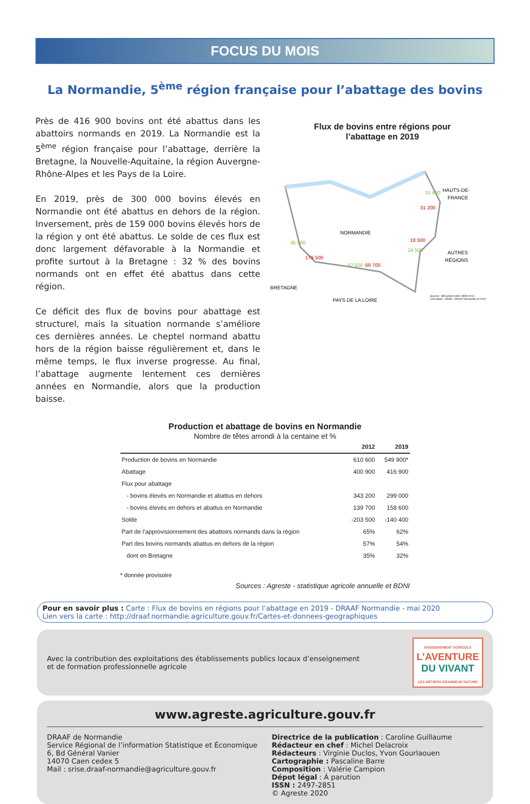FOCUS DU MOIS
La Normandie, 5<sup>ème</sup> région française pour l’abattage des bovins
Près de 416 900 bovins ont été abattus dans les abattoirs normands en 2019. La Normandie est la 5<sup>ème</sup> région française pour l’abattage, derrière la Bretagne, la Nouvelle-Aquitaine, la région Auvergne-Rhône-Alpes et les Pays de la Loire.
En 2019, près de 300 000 bovins élevés en Normandie ont été abattus en dehors de la région. Inversement, près de 159 000 bovins élevés hors de la région y ont été abattus. Le solde de ces flux est donc largement défavorable à la Normandie et profite surtout à la Bretagne : 32 % des bovins normands ont en effet été abattus dans cette région.
Ce déficit des flux de bovins pour abattage est structurel, mais la situation normande s’améliore ces dernières années. Le cheptel normand abattu hors de la région baisse régulièrement et, dans le même temps, le flux inverse progresse. Au final, l’abattage augmente lentement ces dernières années en Normandie, alors que la production baisse.
Flux de bovins entre régions pour
l’abattage en 2019
HAUTS-DE-
FRANCE
31 600
31 200
NORMANDIE
35 000
179 500
BRETAGNE
67 500
69 700
PAYS DE LA LOIRE
18 500
24 500
AUTRES
RÉGIONS
Sources : BDCarto® ©IGN / BDNI 2019
Conception : SRISE - DRAAF Normandie 04-2020
Production et abattage de bovins en Normandie
Nombre de têtes arrondi à la centaine et %
| | 2012 | 2019 |
| --- | --- | --- |
| Production de bovins en Normandie | 610 600 | 549 900* |
| Abattage | 400 900 | 416 900 |
| Flux pour abattage | | |
| - bovins élevés en Normandie et abattus en dehors | 343 200 | 299 000 |
| - bovins élevés en dehors et abattus en Normandie | 139 700 | 158 600 |
| Solde | -203 500 | -140 400 |
| Part de l’approvisionnement des abattoirs normands dans la région | 65% | 62% |
| Part des bovins normands abattus en dehors de la région | 57% | 54% |
| dont en Bretagne | 35% | 32% |
* donnée provisoire
Sources : Agreste - statistique agricole annuelle et BDNI
Pour en savoir plus : Carte : Flux de bovins en régions pour l’abattage en 2019 - DRAAF Normandie - mai 2020
Lien vers la carte : http://draaf.normandie.agriculture.gouv.fr/Cartes-et-donnees-geographiques
Avec la contribution des exploitations des établissements publics locaux d’enseignement
et de formation professionnelle agricole
ENSEIGNEMENT AGRICOLE
L’AVENTURE
DU VIVANT
LES MÉTIERS GRANDEUR NATURE
www.agreste.agriculture.gouv.fr
DRAAF de Normandie
Service Régional de l’information Statistique et Économique
6, Bd Général Vanier
14070 Caen cedex 5
Mail : srise.draaf-normandie@agriculture.gouv.fr
Directrice de la publication : Caroline Guillaume
Rédacteur en chef : Michel Delacroix
Rédacteurs : Virginie Duclos, Yvon Gourlaouen
Cartographie : Pascaline Barre
Composition : Valérie Campion
Dépot légal : À parution
ISSN : 2497-2851
© Agreste 2020